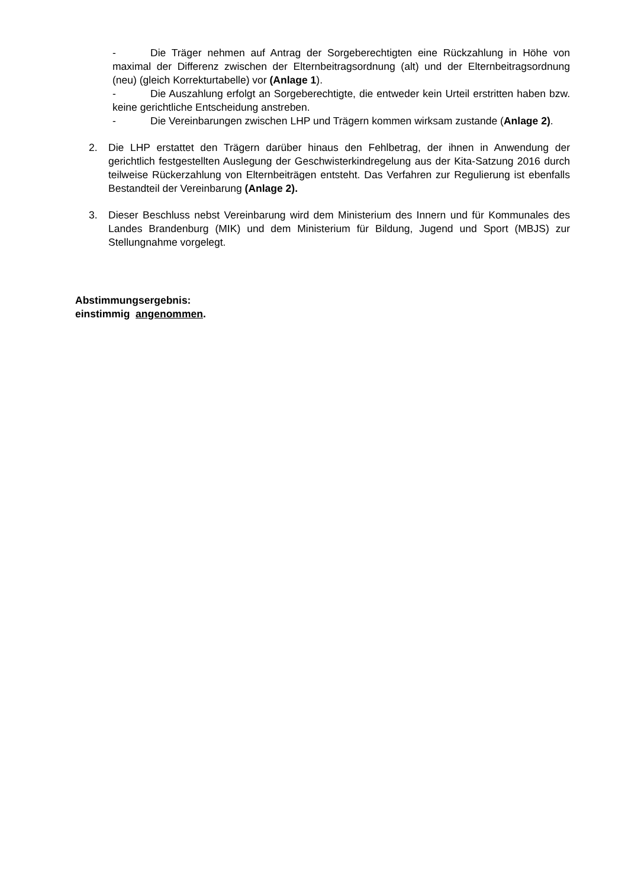- Die Träger nehmen auf Antrag der Sorgeberechtigten eine Rückzahlung in Höhe von maximal der Differenz zwischen der Elternbeitragsordnung (alt) und der Elternbeitragsordnung (neu) (gleich Korrekturtabelle) vor (Anlage 1).
- Die Auszahlung erfolgt an Sorgeberechtigte, die entweder kein Urteil erstritten haben bzw. keine gerichtliche Entscheidung anstreben.
- Die Vereinbarungen zwischen LHP und Trägern kommen wirksam zustande (Anlage 2).
2. Die LHP erstattet den Trägern darüber hinaus den Fehlbetrag, der ihnen in Anwendung der gerichtlich festgestellten Auslegung der Geschwisterkindregelung aus der Kita-Satzung 2016 durch teilweise Rückerzahlung von Elternbeiträgen entsteht. Das Verfahren zur Regulierung ist ebenfalls Bestandteil der Vereinbarung (Anlage 2).
3. Dieser Beschluss nebst Vereinbarung wird dem Ministerium des Innern und für Kommunales des Landes Brandenburg (MIK) und dem Ministerium für Bildung, Jugend und Sport (MBJS) zur Stellungnahme vorgelegt.
Abstimmungsergebnis:
einstimmig angenommen.